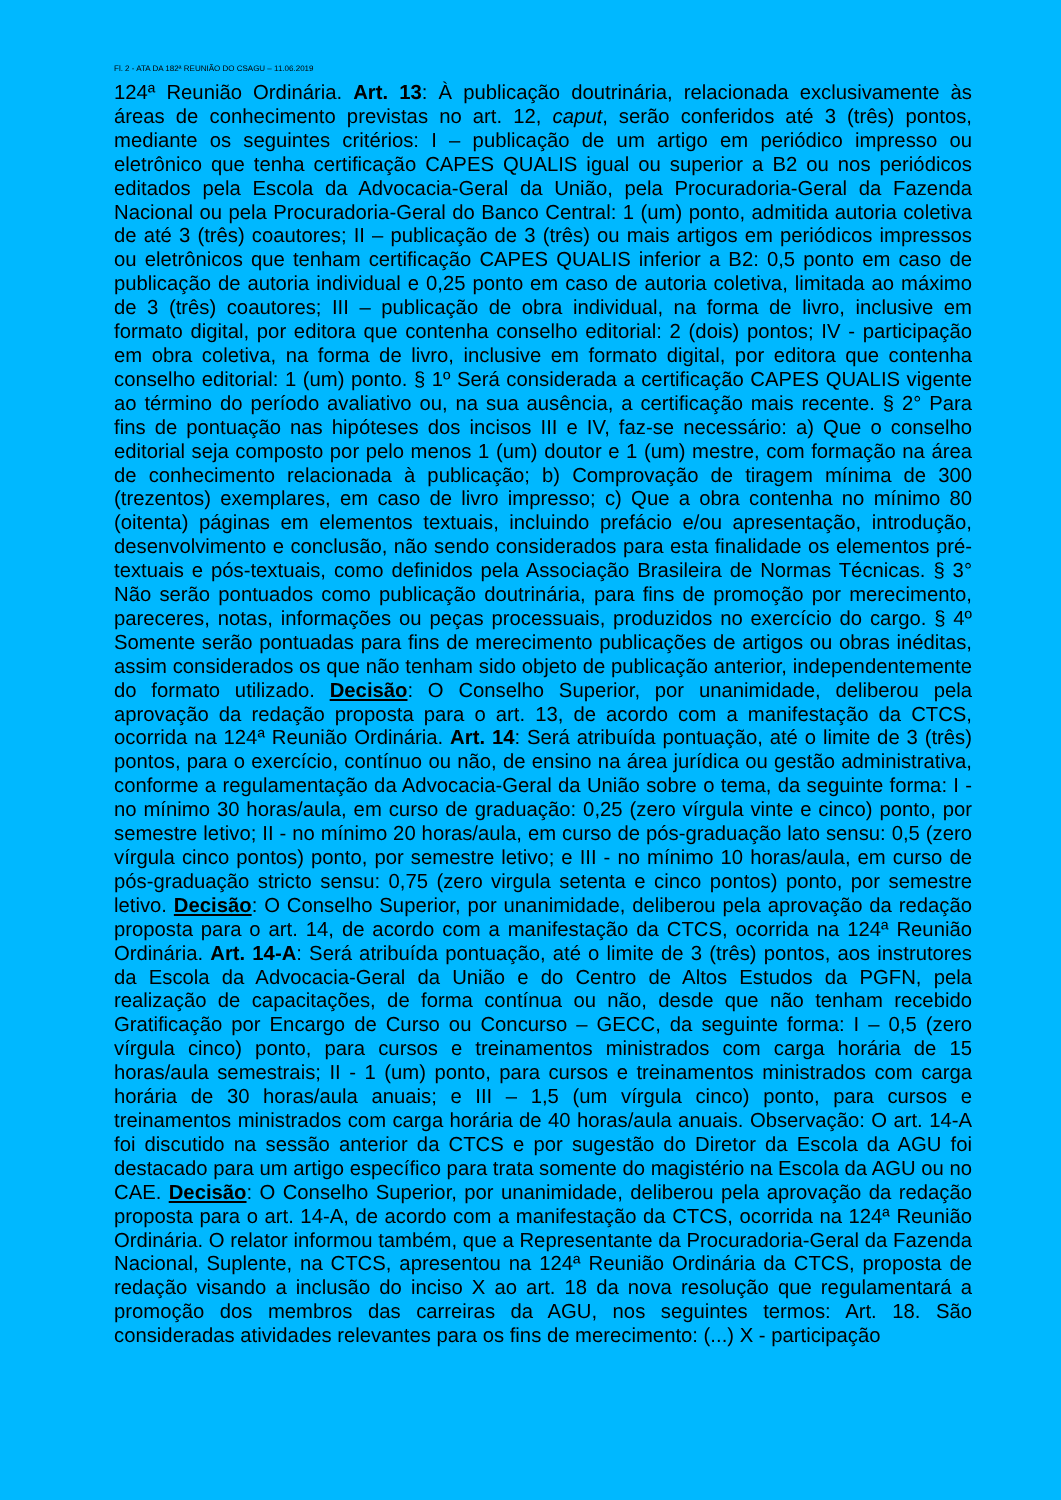Fl. 2 - ATA DA 182ª REUNIÃO DO CSAGU – 11.06.2019
124ª Reunião Ordinária. Art. 13: À publicação doutrinária, relacionada exclusivamente às áreas de conhecimento previstas no art. 12, caput, serão conferidos até 3 (três) pontos, mediante os seguintes critérios: I – publicação de um artigo em periódico impresso ou eletrônico que tenha certificação CAPES QUALIS igual ou superior a B2 ou nos periódicos editados pela Escola da Advocacia-Geral da União, pela Procuradoria-Geral da Fazenda Nacional ou pela Procuradoria-Geral do Banco Central: 1 (um) ponto, admitida autoria coletiva de até 3 (três) coautores; II – publicação de 3 (três) ou mais artigos em periódicos impressos ou eletrônicos que tenham certificação CAPES QUALIS inferior a B2: 0,5 ponto em caso de publicação de autoria individual e 0,25 ponto em caso de autoria coletiva, limitada ao máximo de 3 (três) coautores; III – publicação de obra individual, na forma de livro, inclusive em formato digital, por editora que contenha conselho editorial: 2 (dois) pontos; IV - participação em obra coletiva, na forma de livro, inclusive em formato digital, por editora que contenha conselho editorial: 1 (um) ponto. § 1º Será considerada a certificação CAPES QUALIS vigente ao término do período avaliativo ou, na sua ausência, a certificação mais recente. § 2° Para fins de pontuação nas hipóteses dos incisos III e IV, faz-se necessário: a) Que o conselho editorial seja composto por pelo menos 1 (um) doutor e 1 (um) mestre, com formação na área de conhecimento relacionada à publicação; b) Comprovação de tiragem mínima de 300 (trezentos) exemplares, em caso de livro impresso; c) Que a obra contenha no mínimo 80 (oitenta) páginas em elementos textuais, incluindo prefácio e/ou apresentação, introdução, desenvolvimento e conclusão, não sendo considerados para esta finalidade os elementos pré-textuais e pós-textuais, como definidos pela Associação Brasileira de Normas Técnicas. § 3° Não serão pontuados como publicação doutrinária, para fins de promoção por merecimento, pareceres, notas, informações ou peças processuais, produzidos no exercício do cargo. § 4º Somente serão pontuadas para fins de merecimento publicações de artigos ou obras inéditas, assim considerados os que não tenham sido objeto de publicação anterior, independentemente do formato utilizado. Decisão: O Conselho Superior, por unanimidade, deliberou pela aprovação da redação proposta para o art. 13, de acordo com a manifestação da CTCS, ocorrida na 124ª Reunião Ordinária. Art. 14: Será atribuída pontuação, até o limite de 3 (três) pontos, para o exercício, contínuo ou não, de ensino na área jurídica ou gestão administrativa, conforme a regulamentação da Advocacia-Geral da União sobre o tema, da seguinte forma: I - no mínimo 30 horas/aula, em curso de graduação: 0,25 (zero vírgula vinte e cinco) ponto, por semestre letivo; II - no mínimo 20 horas/aula, em curso de pós-graduação lato sensu: 0,5 (zero vírgula cinco pontos) ponto, por semestre letivo; e III - no mínimo 10 horas/aula, em curso de pós-graduação stricto sensu: 0,75 (zero virgula setenta e cinco pontos) ponto, por semestre letivo. Decisão: O Conselho Superior, por unanimidade, deliberou pela aprovação da redação proposta para o art. 14, de acordo com a manifestação da CTCS, ocorrida na 124ª Reunião Ordinária. Art. 14-A: Será atribuída pontuação, até o limite de 3 (três) pontos, aos instrutores da Escola da Advocacia-Geral da União e do Centro de Altos Estudos da PGFN, pela realização de capacitações, de forma contínua ou não, desde que não tenham recebido Gratificação por Encargo de Curso ou Concurso – GECC, da seguinte forma: I – 0,5 (zero vírgula cinco) ponto, para cursos e treinamentos ministrados com carga horária de 15 horas/aula semestrais; II - 1 (um) ponto, para cursos e treinamentos ministrados com carga horária de 30 horas/aula anuais; e III – 1,5 (um vírgula cinco) ponto, para cursos e treinamentos ministrados com carga horária de 40 horas/aula anuais. Observação: O art. 14-A foi discutido na sessão anterior da CTCS e por sugestão do Diretor da Escola da AGU foi destacado para um artigo específico para trata somente do magistério na Escola da AGU ou no CAE. Decisão: O Conselho Superior, por unanimidade, deliberou pela aprovação da redação proposta para o art. 14-A, de acordo com a manifestação da CTCS, ocorrida na 124ª Reunião Ordinária. O relator informou também, que a Representante da Procuradoria-Geral da Fazenda Nacional, Suplente, na CTCS, apresentou na 124ª Reunião Ordinária da CTCS, proposta de redação visando a inclusão do inciso X ao art. 18 da nova resolução que regulamentará a promoção dos membros das carreiras da AGU, nos seguintes termos: Art. 18. São consideradas atividades relevantes para os fins de merecimento: (...) X - participação